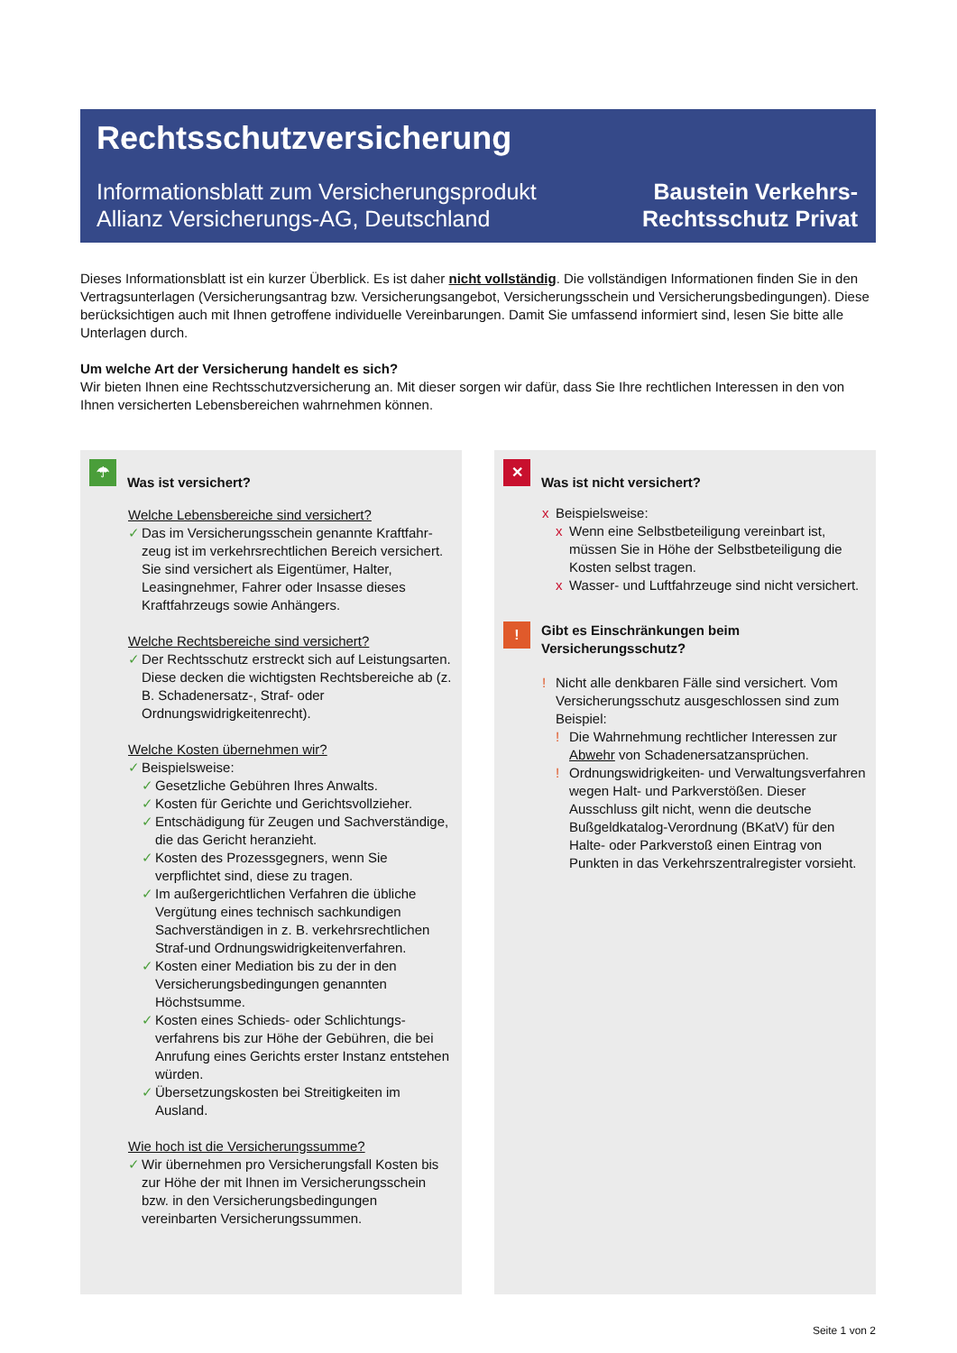Rechtsschutzversicherung
Informationsblatt zum Versicherungsprodukt
Allianz Versicherungs-AG, Deutschland
Baustein Verkehrs-
Rechtsschutz Privat
Dieses Informationsblatt ist ein kurzer Überblick. Es ist daher nicht vollständig. Die vollständigen Informationen finden Sie in den Vertragsunterlagen (Versicherungsantrag bzw. Versicherungsangebot, Versicherungsschein und Versicherungsbe­dingungen). Diese berücksichtigen auch mit Ihnen getroffene individuelle Vereinbarungen. Damit Sie umfassend informiert sind, lesen Sie bitte alle Unterlagen durch.
Um welche Art der Versicherung handelt es sich?
Wir bieten Ihnen eine Rechtsschutzversicherung an. Mit dieser sorgen wir dafür, dass Sie Ihre rechtlichen Interessen in den von Ihnen versicherten Lebensbereichen wahrnehmen können.
☂
Was ist versichert?
Welche Lebensbereiche sind versichert?
✓ Das im Versicherungsschein genannte Kraftfahr­zeug ist im verkehrsrechtlichen Bereich versi­chert. Sie sind versichert als Eigentümer, Halter, Leasingnehmer, Fahrer oder Insasse dieses Kraftfahrzeugs sowie Anhängers.
Welche Rechtsbereiche sind versichert?
✓ Der Rechtsschutz erstreckt sich auf Leistungs­arten. Diese decken die wichtigsten Rechts­bereiche ab (z. B. Schadenersatz-, Straf- oder Ordnungswidrigkeitenrecht).
Welche Kosten übernehmen wir?
✓ Beispielsweise:
✓ Gesetzliche Gebühren Ihres Anwalts.
✓ Kosten für Gerichte und Gerichtsvollzieher.
✓ Entschädigung für Zeugen und Sachver­ständige, die das Gericht heranzieht.
✓ Kosten des Prozessgegners, wenn Sie verpflichtet sind, diese zu tragen.
✓ Im außergerichtlichen Verfahren die übliche Vergütung eines technisch sachkundigen Sachverständigen in z. B. verkehrsrechtlichen Straf-und Ordnungswidrigkeitenverfahren.
✓ Kosten einer Mediation bis zu der in den Versicherungsbedingungen genannten Höchstsumme.
✓ Kosten eines Schieds- oder Schlichtungs­verfahrens bis zur Höhe der Gebühren, die bei Anrufung eines Gerichts erster Instanz entstehen würden.
✓ Übersetzungskosten bei Streitigkeiten im Ausland.
Wie hoch ist die Versicherungssumme?
✓ Wir übernehmen pro Versicherungsfall Kosten bis zur Höhe der mit Ihnen im Versicherungs­schein bzw. in den Versicherungsbedingungen vereinbarten Versicherungssummen.
✕
Was ist nicht versichert?
x Beispielsweise:
x Wenn eine Selbstbeteiligung vereinbart ist, müssen Sie in Höhe der Selbstbeteiligung die Kosten selbst tragen.
x Wasser- und Luftfahrzeuge sind nicht versichert.
!
Gibt es Einschränkungen beim Versicherungsschutz?
! Nicht alle denkbaren Fälle sind versichert. Vom Versicherungsschutz ausgeschlossen sind zum Beispiel:
! Die Wahrnehmung rechtlicher Interessen zur Abwehr von Schadenersatzansprüchen.
! Ordnungswidrigkeiten- und Verwaltungs­verfahren wegen Halt- und Parkverstößen. Dieser Ausschluss gilt nicht, wenn die deut­sche Bußgeldkatalog-Verordnung (BKatV) für den Halte- oder Parkverstoß einen Eintrag von Punkten in das Verkehrszentralregister vorsieht.
Seite 1 von 2